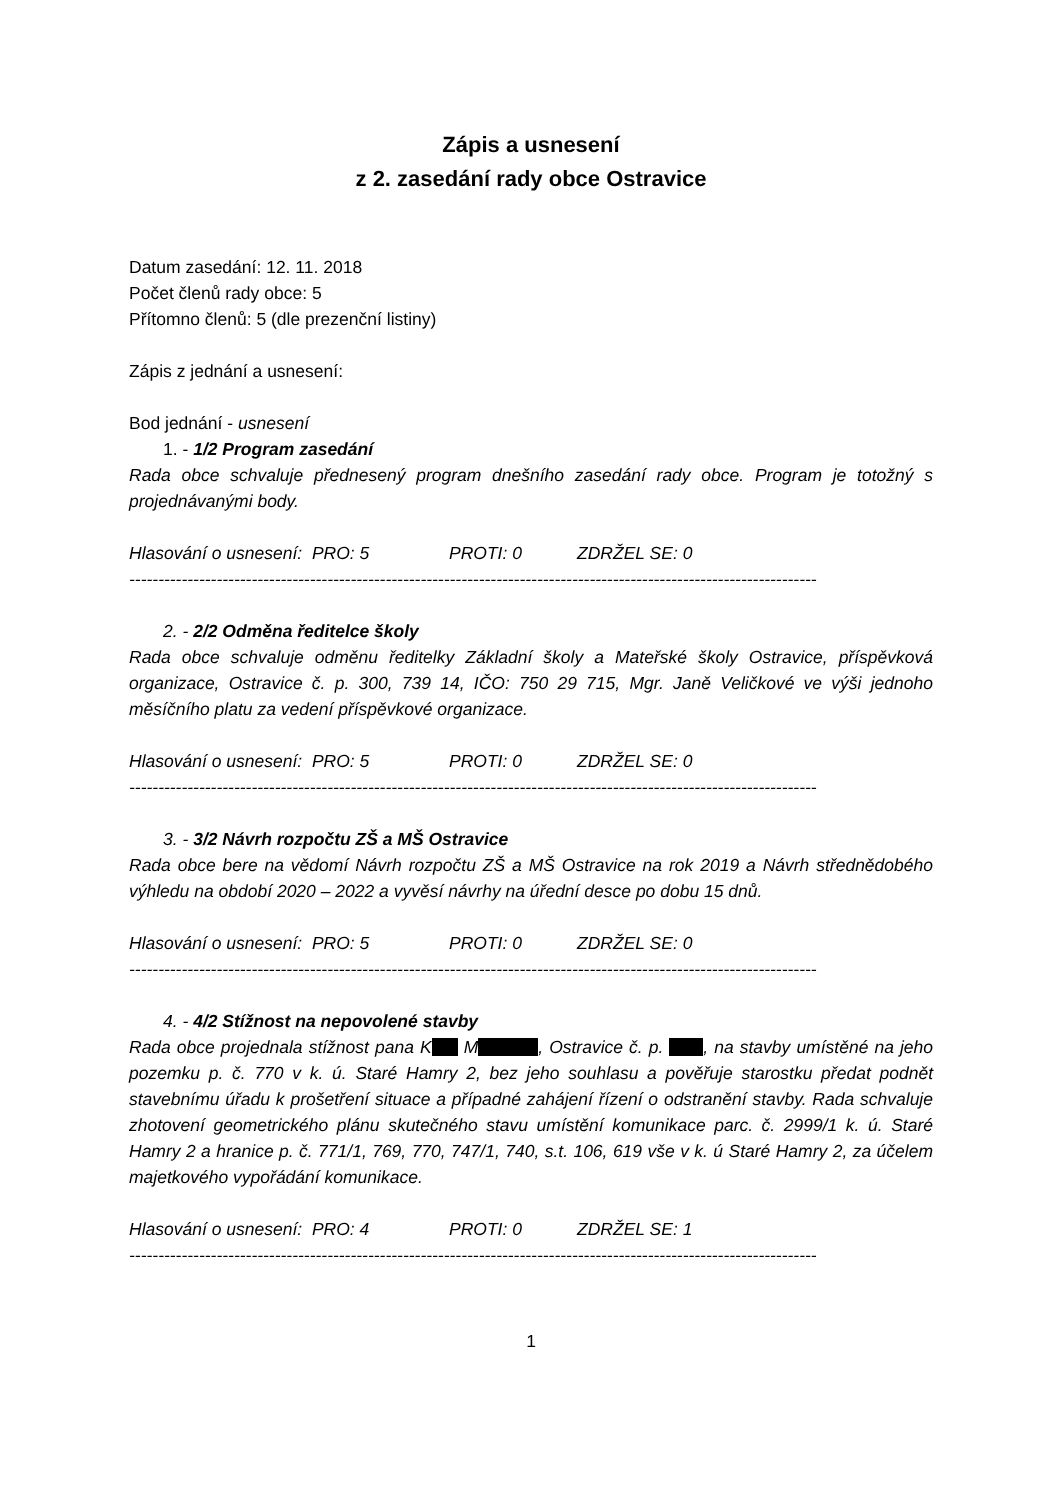Zápis a usnesení
z 2. zasedání rady obce Ostravice
Datum zasedání: 12. 11. 2018
Počet členů rady obce: 5
Přítomno členů: 5 (dle prezenční listiny)
Zápis z jednání a usnesení:
Bod jednání - usnesení
1. - 1/2 Program zasedání
Rada obce schvaluje přednesený program dnešního zasedání rady obce. Program je totožný s projednávanými body.
Hlasování o usnesení: PRO: 5 PROTI: 0 ZDRŽEL SE: 0
----------------------------------------------------------------------------------------------------------------------
2. - 2/2 Odměna ředitelce školy
Rada obce schvaluje odměnu ředitelky Základní školy a Mateřské školy Ostravice, příspěvková organizace, Ostravice č. p. 300, 739 14, IČO: 750 29 715, Mgr. Janě Veličkové ve výši jednoho měsíčního platu za vedení příspěvkové organizace.
Hlasování o usnesení: PRO: 5 PROTI: 0 ZDRŽEL SE: 0
----------------------------------------------------------------------------------------------------------------------
3. - 3/2 Návrh rozpočtu ZŠ a MŠ Ostravice
Rada obce bere na vědomí Návrh rozpočtu ZŠ a MŠ Ostravice na rok 2019 a Návrh střednědobého výhledu na období 2020 – 2022 a vyvěsí návrhy na úřední desce po dobu 15 dnů.
Hlasování o usnesení: PRO: 5 PROTI: 0 ZDRŽEL SE: 0
----------------------------------------------------------------------------------------------------------------------
4. - 4/2 Stížnost na nepovolené stavby
Rada obce projednala stížnost pana K M , Ostravice č. p. , na stavby umístěné na jeho pozemku p. č. 770 v k. ú. Staré Hamry 2, bez jeho souhlasu a pověřuje starostku předat podnět stavebnímu úřadu k prošetření situace a případné zahájení řízení o odstranění stavby. Rada schvaluje zhotovení geometrického plánu skutečného stavu umístění komunikace parc. č. 2999/1 k. ú. Staré Hamry 2 a hranice p. č. 771/1, 769, 770, 747/1, 740, s.t. 106, 619 vše v k. ú Staré Hamry 2, za účelem majetkového vypořádání komunikace.
Hlasování o usnesení: PRO: 4 PROTI: 0 ZDRŽEL SE: 1
----------------------------------------------------------------------------------------------------------------------
1